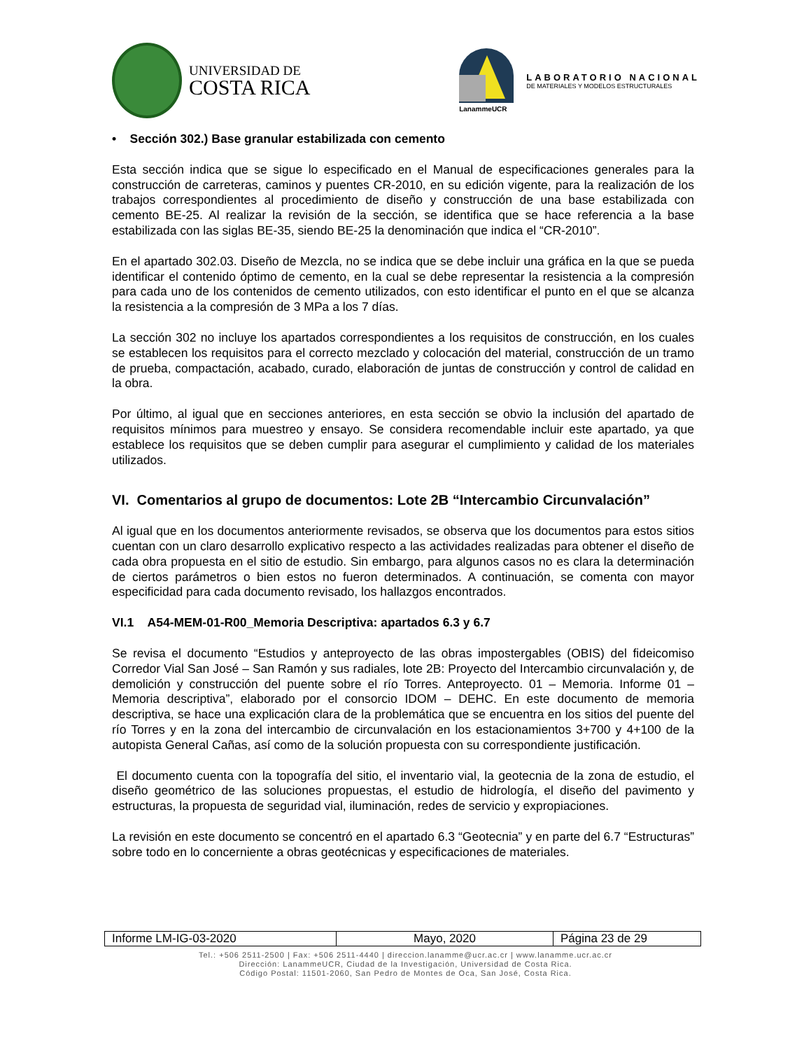UNIVERSIDAD DE
COSTA RICA
LanammeUCR
LABORATORIO NACIONAL
DE MATERIALES Y MODELOS ESTRUCTURALES
• Sección 302.) Base granular estabilizada con cemento
Esta sección indica que se sigue lo especificado en el Manual de especificaciones generales para la construcción de carreteras, caminos y puentes CR-2010, en su edición vigente, para la realización de los trabajos correspondientes al procedimiento de diseño y construcción de una base estabilizada con cemento BE-25. Al realizar la revisión de la sección, se identifica que se hace referencia a la base estabilizada con las siglas BE-35, siendo BE-25 la denominación que indica el “CR-2010”.
En el apartado 302.03. Diseño de Mezcla, no se indica que se debe incluir una gráfica en la que se pueda identificar el contenido óptimo de cemento, en la cual se debe representar la resistencia a la compresión para cada uno de los contenidos de cemento utilizados, con esto identificar el punto en el que se alcanza la resistencia a la compresión de 3 MPa a los 7 días.
La sección 302 no incluye los apartados correspondientes a los requisitos de construcción, en los cuales se establecen los requisitos para el correcto mezclado y colocación del material, construcción de un tramo de prueba, compactación, acabado, curado, elaboración de juntas de construcción y control de calidad en la obra.
Por último, al igual que en secciones anteriores, en esta sección se obvio la inclusión del apartado de requisitos mínimos para muestreo y ensayo. Se considera recomendable incluir este apartado, ya que establece los requisitos que se deben cumplir para asegurar el cumplimiento y calidad de los materiales utilizados.
VI. Comentarios al grupo de documentos: Lote 2B “Intercambio Circunvalación”
Al igual que en los documentos anteriormente revisados, se observa que los documentos para estos sitios cuentan con un claro desarrollo explicativo respecto a las actividades realizadas para obtener el diseño de cada obra propuesta en el sitio de estudio. Sin embargo, para algunos casos no es clara la determinación de ciertos parámetros o bien estos no fueron determinados. A continuación, se comenta con mayor especificidad para cada documento revisado, los hallazgos encontrados.
VI.1 A54-MEM-01-R00_Memoria Descriptiva: apartados 6.3 y 6.7
Se revisa el documento “Estudios y anteproyecto de las obras impostergables (OBIS) del fideicomiso Corredor Vial San José – San Ramón y sus radiales, lote 2B: Proyecto del Intercambio circunvalación y, de demolición y construcción del puente sobre el río Torres. Anteproyecto. 01 – Memoria. Informe 01 – Memoria descriptiva”, elaborado por el consorcio IDOM – DEHC. En este documento de memoria descriptiva, se hace una explicación clara de la problemática que se encuentra en los sitios del puente del río Torres y en la zona del intercambio de circunvalación en los estacionamientos 3+700 y 4+100 de la autopista General Cañas, así como de la solución propuesta con su correspondiente justificación.
El documento cuenta con la topografía del sitio, el inventario vial, la geotecnia de la zona de estudio, el diseño geométrico de las soluciones propuestas, el estudio de hidrología, el diseño del pavimento y estructuras, la propuesta de seguridad vial, iluminación, redes de servicio y expropiaciones.
La revisión en este documento se concentró en el apartado 6.3 “Geotecnia” y en parte del 6.7 “Estructuras” sobre todo en lo concerniente a obras geotécnicas y especificaciones de materiales.
| Informe LM-IG-03-2020 | Mayo, 2020 | Página 23 de 29 |
Tel.: +506 2511-2500 | Fax: +506 2511-4440 | direccion.lanamme@ucr.ac.cr | www.lanamme.ucr.ac.cr
Dirección: LanammeUCR, Ciudad de la Investigación, Universidad de Costa Rica.
Código Postal: 11501-2060, San Pedro de Montes de Oca, San José, Costa Rica.